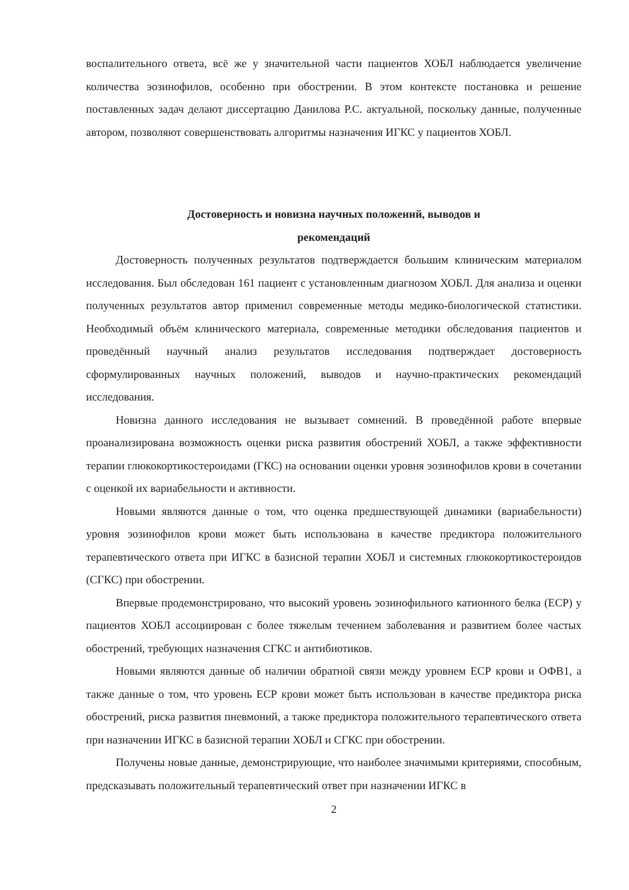воспалительного ответа, всё же у значительной части пациентов ХОБЛ наблюдается увеличение количества эозинофилов, особенно при обострении. В этом контексте постановка и решение поставленных задач делают диссертацию Данилова Р.С. актуальной, поскольку данные, полученные автором, позволяют совершенствовать алгоритмы назначения ИГКС у пациентов ХОБЛ.
Достоверность и новизна научных положений, выводов и
рекомендаций
Достоверность полученных результатов подтверждается большим клиническим материалом исследования. Был обследован 161 пациент с установленным диагнозом ХОБЛ. Для анализа и оценки полученных результатов автор применил современные методы медико-биологической статистики. Необходимый объём клинического материала, современные методики обследования пациентов и проведённый научный анализ результатов исследования подтверждает достоверность сформулированных научных положений, выводов и научно-практических рекомендаций исследования.
Новизна данного исследования не вызывает сомнений. В проведённой работе впервые проанализирована возможность оценки риска развития обострений ХОБЛ, а также эффективности терапии глюкокортикостероидами (ГКС) на основании оценки уровня эозинофилов крови в сочетании с оценкой их вариабельности и активности.
Новыми являются данные о том, что оценка предшествующей динамики (вариабельности) уровня эозинофилов крови может быть использована в качестве предиктора положительного терапевтического ответа при ИГКС в базисной терапии ХОБЛ и системных глюкокортикостероидов (СГКС) при обострении.
Впервые продемонстрировано, что высокий уровень эозинофильного катионного белка (ЕСР) у пациентов ХОБЛ ассоциирован с более тяжелым течением заболевания и развитием более частых обострений, требующих назначения СГКС и антибиотиков.
Новыми являются данные об наличии обратной связи между уровнем ЕСР крови и ОФВ1, а также данные о том, что уровень ЕСР крови может быть использован в качестве предиктора риска обострений, риска развития пневмоний, а также предиктора положительного терапевтического ответа при назначении ИГКС в базисной терапии ХОБЛ и СГКС при обострении.
Получены новые данные, демонстрирующие, что наиболее значимыми критериями, способным, предсказывать положительный терапевтический ответ при назначении ИГКС в
2